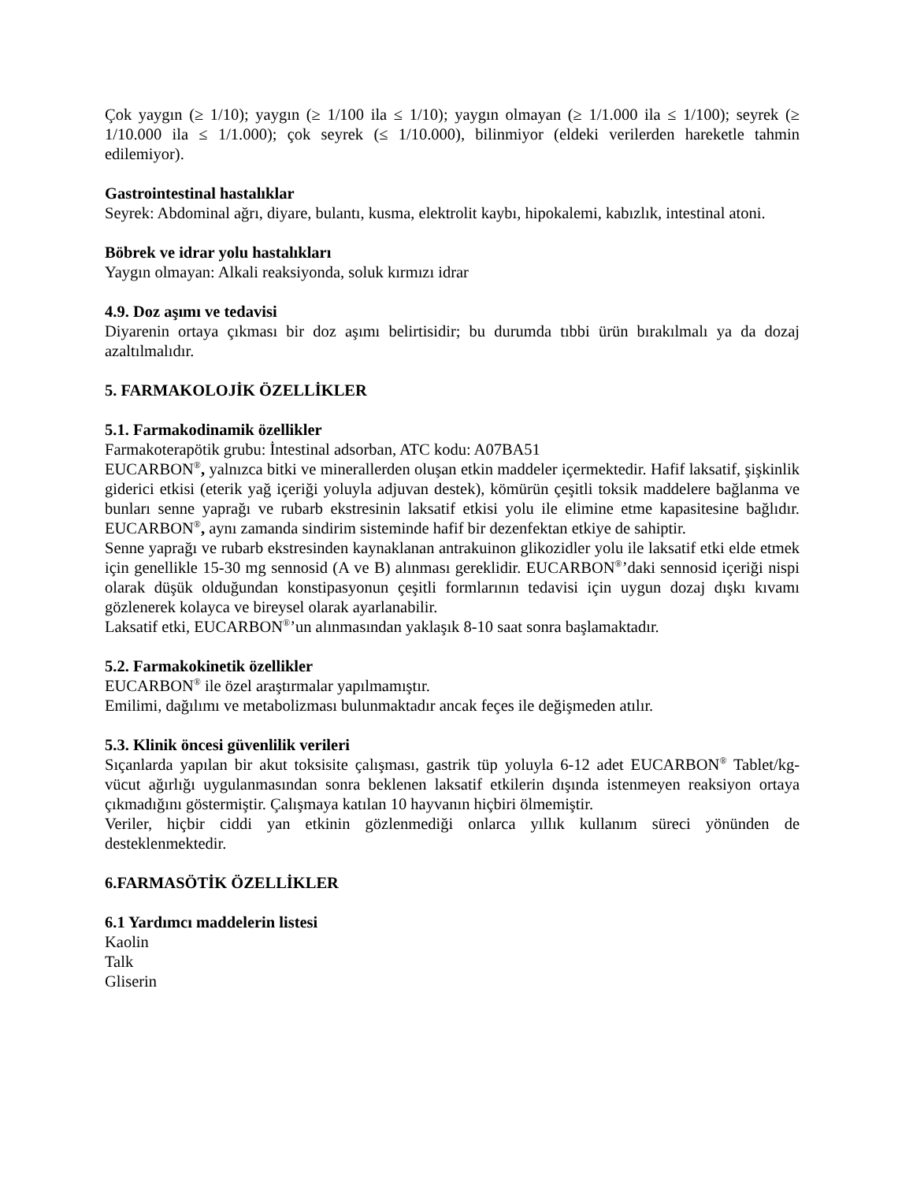Çok yaygın (≥ 1/10); yaygın (≥ 1/100 ila ≤ 1/10); yaygın olmayan (≥ 1/1.000 ila ≤ 1/100); seyrek (≥ 1/10.000 ila ≤ 1/1.000); çok seyrek (≤ 1/10.000), bilinmiyor (eldeki verilerden hareketle tahmin edilemiyor).
Gastrointestinal hastalıklar
Seyrek: Abdominal ağrı, diyare, bulantı, kusma, elektrolit kaybı, hipokalemi, kabızlık, intestinal atoni.
Böbrek ve idrar yolu hastalıkları
Yaygın olmayan: Alkali reaksiyonda, soluk kırmızı idrar
4.9. Doz aşımı ve tedavisi
Diyarenin ortaya çıkması bir doz aşımı belirtisidir; bu durumda tıbbi ürün bırakılmalı ya da dozaj azaltılmalıdır.
5. FARMAKOLOJİK ÖZELLİKLER
5.1. Farmakodinamik özellikler
Farmakoterapötik grubu: İntestinal adsorban, ATC kodu: A07BA51
EUCARBON<sup>®</sup>, yalnızca bitki ve minerallerden oluşan etkin maddeler içermektedir. Hafif laksatif, şişkinlik giderici etkisi (eterik yağ içeriği yoluyla adjuvan destek), kömürün çeşitli toksik maddelere bağlanma ve bunları senne yaprağı ve rubarb ekstresinin laksatif etkisi yolu ile elimine etme kapasitesine bağlıdır. EUCARBON<sup>®</sup>, aynı zamanda sindirim sisteminde hafif bir dezenfektan etkiye de sahiptir.
Senne yaprağı ve rubarb ekstresinden kaynaklanan antrakuinon glikozidler yolu ile laksatif etki elde etmek için genellikle 15-30 mg sennosid (A ve B) alınması gereklidir. EUCARBON<sup>®</sup>’daki sennosid içeriği nispi olarak düşük olduğundan konstipasyonun çeşitli formlarının tedavisi için uygun dozaj dışkı kıvamı gözlenerek kolayca ve bireysel olarak ayarlanabilir.
Laksatif etki, EUCARBON<sup>®</sup>’un alınmasından yaklaşık 8-10 saat sonra başlamaktadır.
5.2. Farmakokinetik özellikler
EUCARBON<sup>®</sup> ile özel araştırmalar yapılmamıştır.
Emilimi, dağılımı ve metabolizması bulunmaktadır ancak feçes ile değişmeden atılır.
5.3. Klinik öncesi güvenlilik verileri
Sıçanlarda yapılan bir akut toksisite çalışması, gastrik tüp yoluyla 6-12 adet EUCARBON<sup>®</sup> Tablet/kg-vücut ağırlığı uygulanmasından sonra beklenen laksatif etkilerin dışında istenmeyen reaksiyon ortaya çıkmadığını göstermiştir. Çalışmaya katılan 10 hayvanın hiçbiri ölmemiştir.
Veriler, hiçbir ciddi yan etkinin gözlenmediği onlarca yıllık kullanım süreci yönünden de desteklenmektedir.
6.FARMASÖTİK ÖZELLİKLER
6.1 Yardımcı maddelerin listesi
Kaolin
Talk
Gliserin